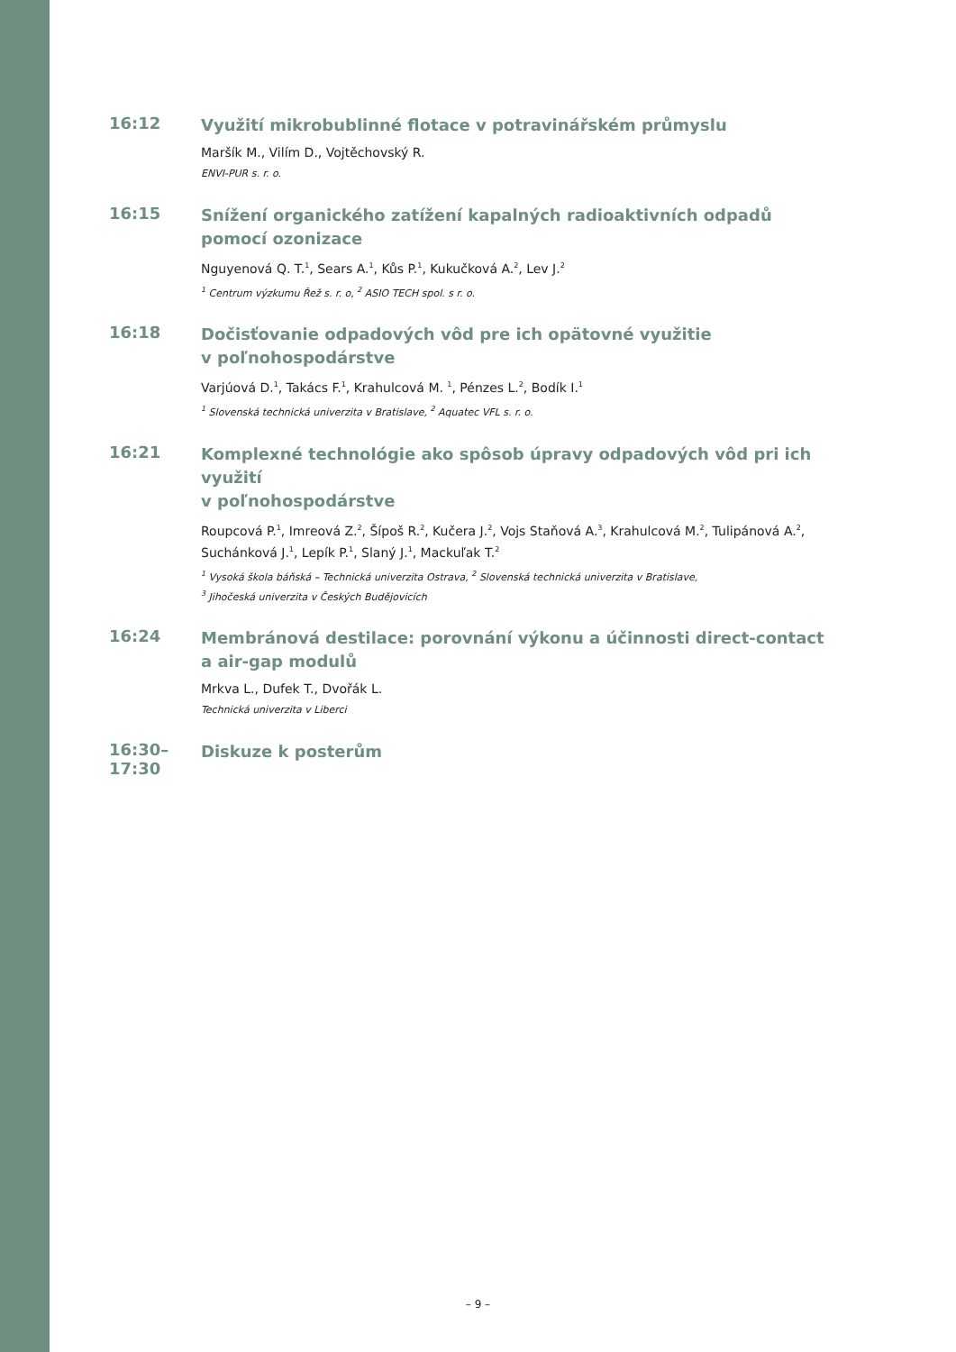16:12
Využití mikrobublinné flotace v potravinářském průmyslu
Maršík M., Vilím D., Vojtěchovský R.
ENVI-PUR s. r. o.
16:15
Snížení organického zatížení kapalných radioaktivních odpadů
pomocí ozonizace
Nguyenová Q. T.<sup>1</sup>, Sears A.<sup>1</sup>, Kůs P.<sup>1</sup>, Kukučková A.<sup>2</sup>, Lev J.<sup>2</sup>
<sup>1</sup> Centrum výzkumu Řež s. r. o, <sup>2</sup> ASIO TECH spol. s r. o.
16:18
Dočisťovanie odpadových vôd pre ich opätovné využitie
v poľnohospodárstve
Varjúová D.<sup>1</sup>, Takács F.<sup>1</sup>, Krahulcová M. <sup>1</sup>, Pénzes L.<sup>2</sup>, Bodík I.<sup>1</sup>
<sup>1</sup> Slovenská technická univerzita v Bratislave, <sup>2</sup> Aquatec VFL s. r. o.
16:21
Komplexné technológie ako spôsob úpravy odpadových vôd pri ich využití
v poľnohospodárstve
Roupcová P.<sup>1</sup>, Imreová Z.<sup>2</sup>, Šípoš R.<sup>2</sup>, Kučera J.<sup>2</sup>, Vojs Staňová A.<sup>3</sup>, Krahulcová M.<sup>2</sup>, Tulipánová A.<sup>2</sup>, Suchánková J.<sup>1</sup>, Lepík P.<sup>1</sup>, Slaný J.<sup>1</sup>, Mackuľak T.<sup>2</sup>
<sup>1</sup> Vysoká škola báňská – Technická univerzita Ostrava, <sup>2</sup> Slovenská technická univerzita v Bratislave,
<sup>3</sup> Jihočeská univerzita v Českých Budějovicích
16:24
Membránová destilace: porovnání výkonu a účinnosti direct-contact
a air-gap modulů
Mrkva L., Dufek T., Dvořák L.
Technická univerzita v Liberci
16:30–17:30
Diskuze k posterům
– 9 –